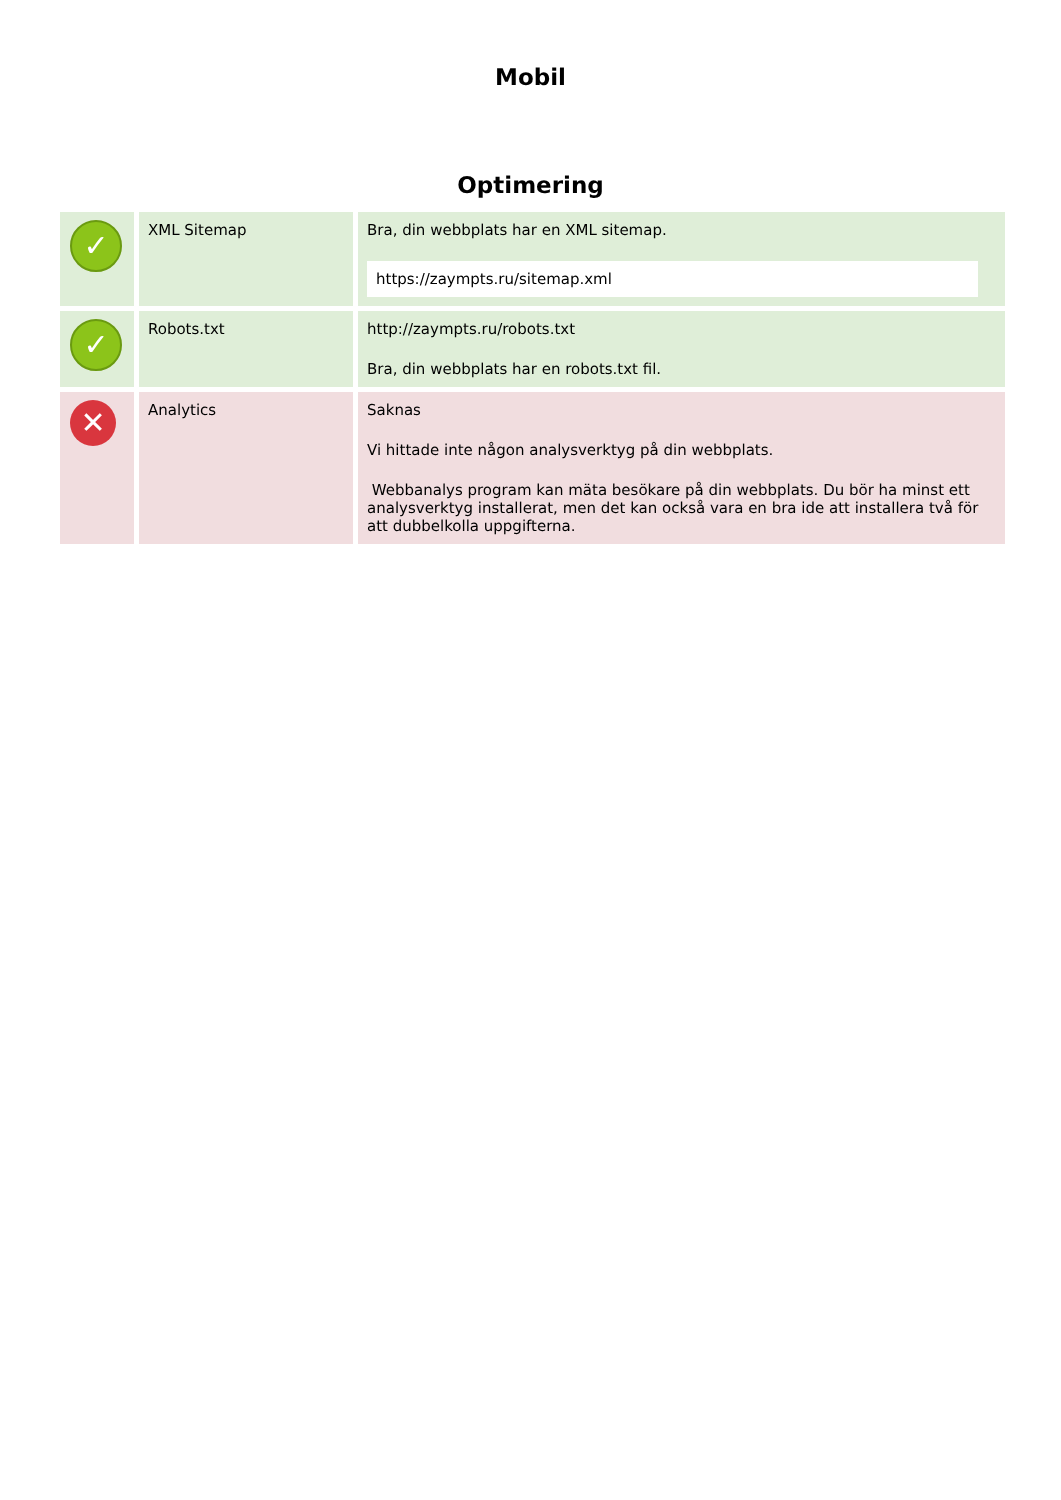Mobil
Optimering
| ✓ | XML Sitemap | Bra, din webbplats har en XML sitemap. https://zaympts.ru/sitemap.xml |
| ✓ | Robots.txt | http://zaympts.ru/robots.txt Bra, din webbplats har en robots.txt fil. |
| ✕ | Analytics | Saknas Vi hittade inte någon analysverktyg på din webbplats. Webbanalys program kan mäta besökare på din webbplats. Du bör ha minst ett analysverktyg installerat, men det kan också vara en bra ide att installera två för att dubbelkolla uppgifterna. |